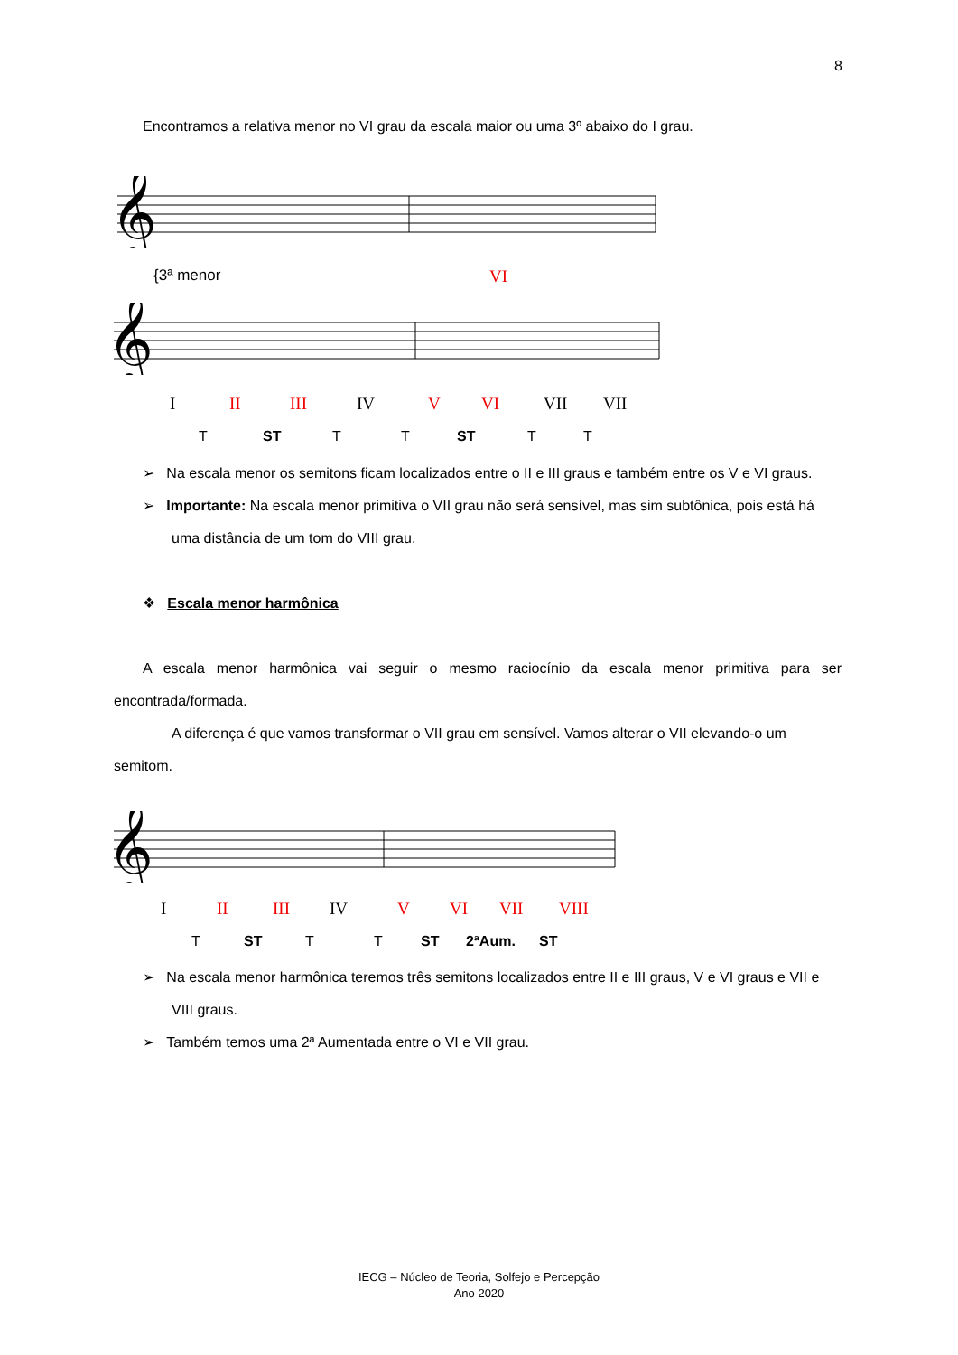8
Encontramos a relativa menor no VI grau da escala maior ou uma 3º abaixo do I grau.
𝄞
{3ª menor VI
𝄞
I II III IV V VI VII VII
T ST T T ST T T
➢ Na escala menor os semitons ficam localizados entre o II e III graus e também entre os V e VI graus.
➢ Importante: Na escala menor primitiva o VII grau não será sensível, mas sim subtônica, pois está há uma distância de um tom do VIII grau.
❖ Escala menor harmônica
A escala menor harmônica vai seguir o mesmo raciocínio da escala menor primitiva para ser encontrada/formada.
A diferença é que vamos transformar o VII grau em sensível. Vamos alterar o VII elevando-o um semitom.
𝄞
I II III IV V VI VII VIII
T ST T T ST 2ªAum. ST
➢ Na escala menor harmônica teremos três semitons localizados entre II e III graus, V e VI graus e VII e VIII graus.
➢ Também temos uma 2ª Aumentada entre o VI e VII grau.
IECG – Núcleo de Teoria, Solfejo e Percepção
Ano 2020